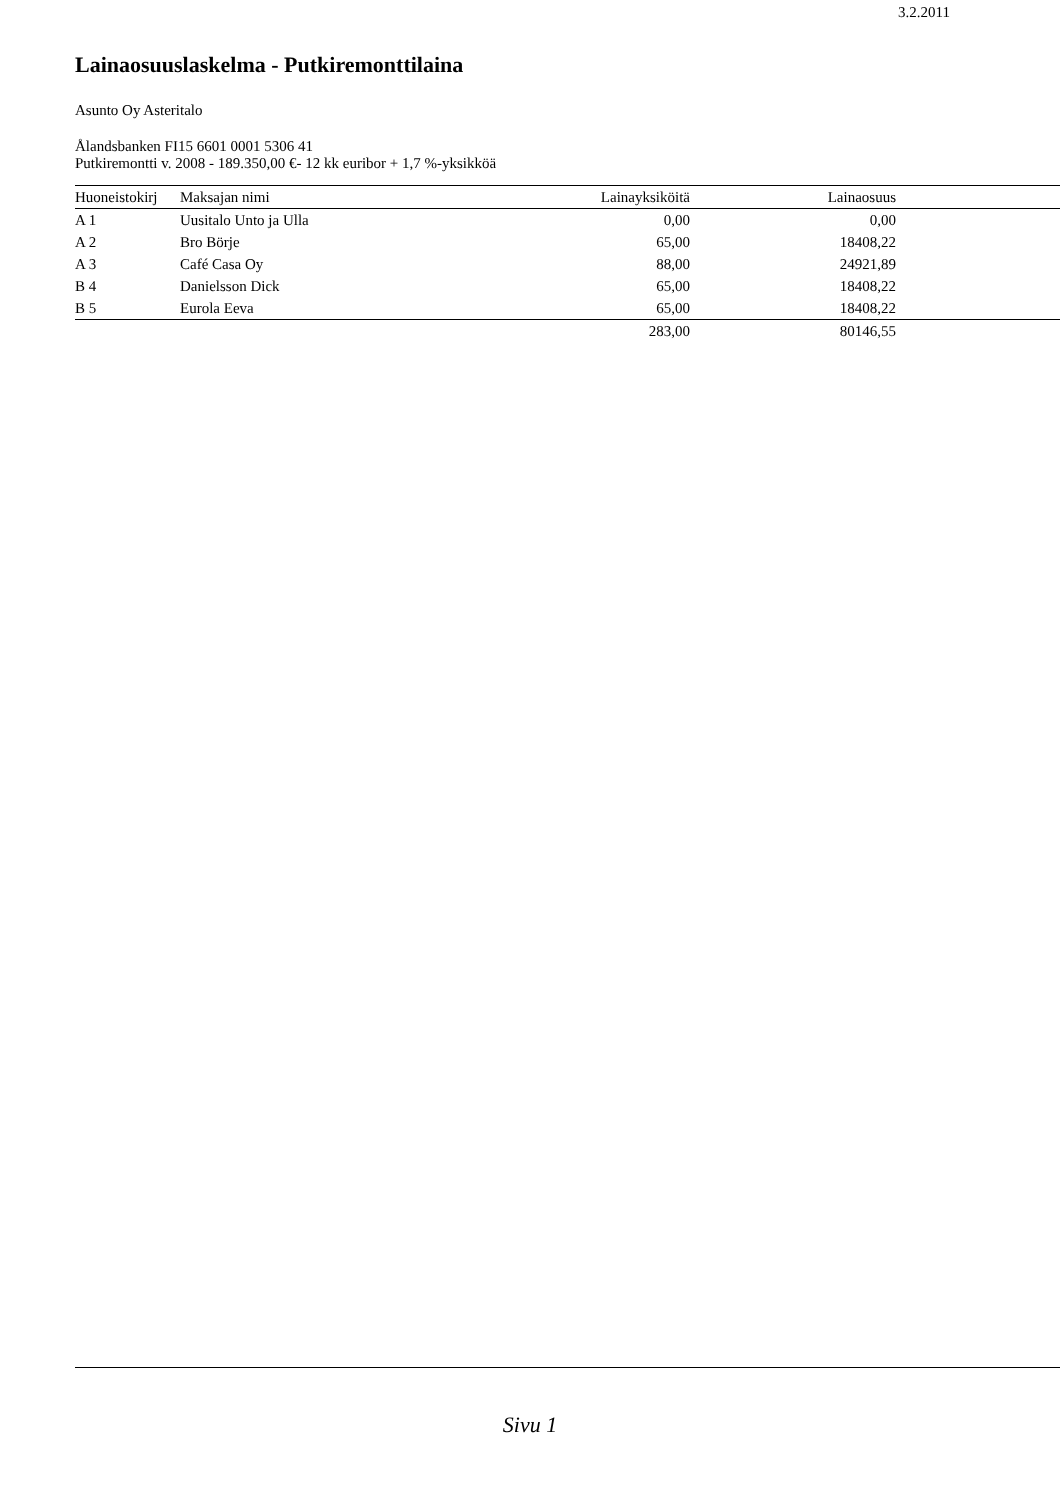3.2.2011
Lainaosuuslaskelma - Putkiremonttilaina
Asunto Oy Asteritalo
Ålandsbanken FI15 6601 0001 5306 41
Putkiremontti v. 2008 - 189.350,00 €- 12 kk euribor + 1,7 %-yksikköä
| Huoneistokirj | Maksajan nimi | Lainayksiköitä | Lainaosuus | |
| --- | --- | --- | --- | --- |
| A 1 | Uusitalo Unto ja Ulla | 0,00 | 0,00 | |
| A 2 | Bro Börje | 65,00 | 18408,22 | |
| A 3 | Café Casa Oy | 88,00 | 24921,89 | |
| B 4 | Danielsson Dick | 65,00 | 18408,22 | |
| B 5 | Eurola Eeva | 65,00 | 18408,22 | |
| | | 283,00 | 80146,55 | |
Sivu 1